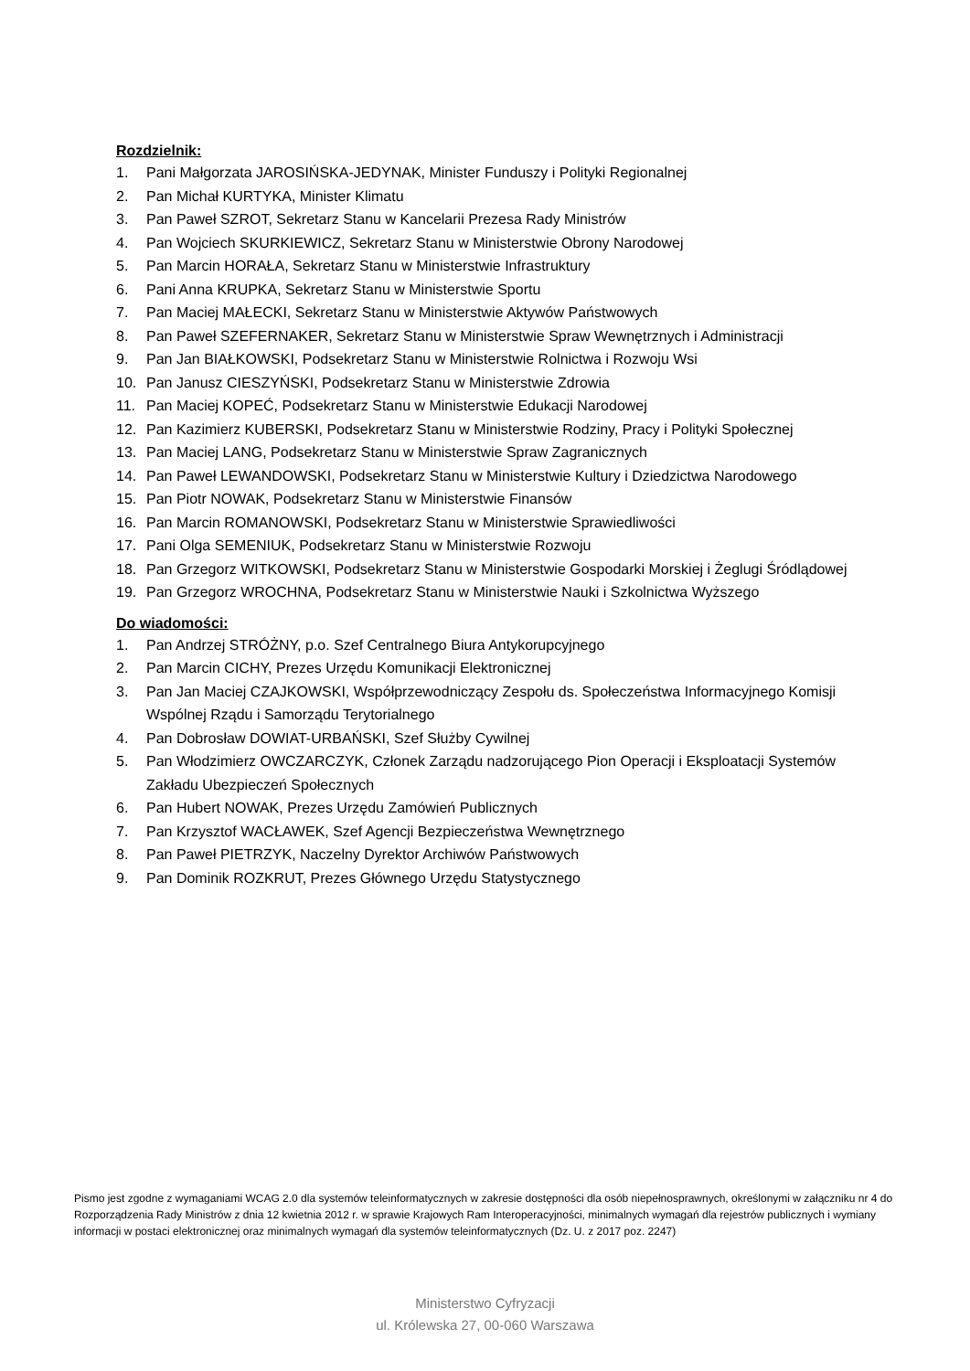Rozdzielnik:
1. Pani Małgorzata JAROSIŃSKA-JEDYNAK, Minister Funduszy i Polityki Regionalnej
2. Pan Michał KURTYKA, Minister Klimatu
3. Pan Paweł SZROT, Sekretarz Stanu w Kancelarii Prezesa Rady Ministrów
4. Pan Wojciech SKURKIEWICZ, Sekretarz Stanu w Ministerstwie Obrony Narodowej
5. Pan Marcin HORAŁA, Sekretarz Stanu w Ministerstwie Infrastruktury
6. Pani Anna KRUPKA, Sekretarz Stanu w Ministerstwie Sportu
7. Pan Maciej MAŁECKI, Sekretarz Stanu w Ministerstwie Aktywów Państwowych
8. Pan Paweł SZEFERNAKER, Sekretarz Stanu w Ministerstwie Spraw Wewnętrznych i Administracji
9. Pan Jan BIAŁKOWSKI, Podsekretarz Stanu w Ministerstwie Rolnictwa i Rozwoju Wsi
10. Pan Janusz CIESZYŃSKI, Podsekretarz Stanu w Ministerstwie Zdrowia
11. Pan Maciej KOPEĆ, Podsekretarz Stanu w Ministerstwie Edukacji Narodowej
12. Pan Kazimierz KUBERSKI, Podsekretarz Stanu w Ministerstwie Rodziny, Pracy i Polityki Społecznej
13. Pan Maciej LANG, Podsekretarz Stanu w Ministerstwie Spraw Zagranicznych
14. Pan Paweł LEWANDOWSKI, Podsekretarz Stanu w Ministerstwie Kultury i Dziedzictwa Narodowego
15. Pan Piotr NOWAK, Podsekretarz Stanu w Ministerstwie Finansów
16. Pan Marcin ROMANOWSKI, Podsekretarz Stanu w Ministerstwie Sprawiedliwości
17. Pani Olga SEMENIUK, Podsekretarz Stanu w Ministerstwie Rozwoju
18. Pan Grzegorz WITKOWSKI, Podsekretarz Stanu w Ministerstwie Gospodarki Morskiej i Żeglugi Śródlądowej
19. Pan Grzegorz WROCHNA, Podsekretarz Stanu w Ministerstwie Nauki i Szkolnictwa Wyższego
Do wiadomości:
1. Pan Andrzej STRÓŻNY, p.o. Szef Centralnego Biura Antykorupcyjnego
2. Pan Marcin CICHY, Prezes Urzędu Komunikacji Elektronicznej
3. Pan Jan Maciej CZAJKOWSKI, Współprzewodniczący Zespołu ds. Społeczeństwa Informacyjnego Komisji Wspólnej Rządu i Samorządu Terytorialnego
4. Pan Dobrosław DOWIAT-URBAŃSKI, Szef Służby Cywilnej
5. Pan Włodzimierz OWCZARCZYK, Członek Zarządu nadzorującego Pion Operacji i Eksploatacji Systemów Zakładu Ubezpieczeń Społecznych
6. Pan Hubert NOWAK, Prezes Urzędu Zamówień Publicznych
7. Pan Krzysztof WACŁAWEK, Szef Agencji Bezpieczeństwa Wewnętrznego
8. Pan Paweł PIETRZYK, Naczelny Dyrektor Archiwów Państwowych
9. Pan Dominik ROZKRUT, Prezes Głównego Urzędu Statystycznego
Pismo jest zgodne z wymaganiami WCAG 2.0 dla systemów teleinformatycznych w zakresie dostępności dla osób niepełnosprawnych, określonymi w załączniku nr 4 do Rozporządzenia Rady Ministrów z dnia 12 kwietnia 2012 r. w sprawie Krajowych Ram Interoperacyjności, minimalnych wymagań dla rejestrów publicznych i wymiany informacji w postaci elektronicznej oraz minimalnych wymagań dla systemów teleinformatycznych (Dz. U. z 2017 poz. 2247)
Ministerstwo Cyfryzacji
ul. Królewska 27, 00-060 Warszawa